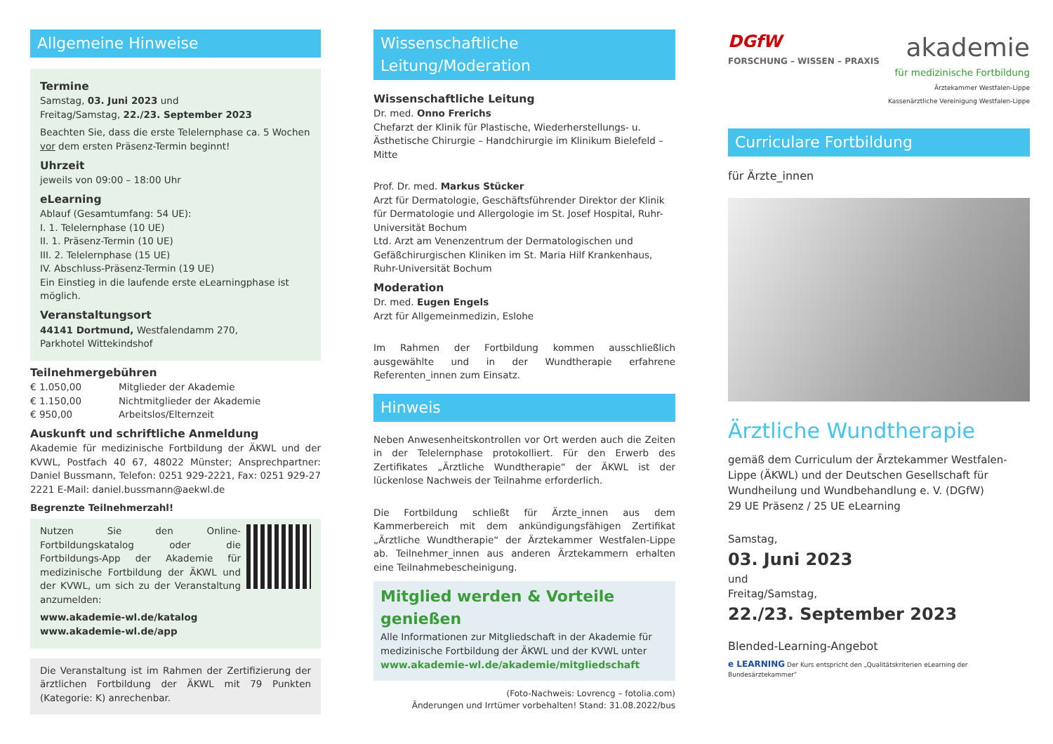Allgemeine Hinweise
Termine
Samstag, 03. Juni 2023 und
Freitag/Samstag, 22./23. September 2023
Beachten Sie, dass die erste Telelernphase ca. 5 Wochen vor dem ersten Präsenz-Termin beginnt!
Uhrzeit
jeweils von 09:00 – 18:00 Uhr
eLearning
Ablauf (Gesamtumfang: 54 UE):
I. 1. Telelernphase (10 UE)
II. 1. Präsenz-Termin (10 UE)
III. 2. Telelernphase (15 UE)
IV. Abschluss-Präsenz-Termin (19 UE)
Ein Einstieg in die laufende erste eLearningphase ist möglich.
Veranstaltungsort
44141 Dortmund, Westfalendamm 270,
Parkhotel Wittekindshof
Teilnehmergebühren
€ 1.050,00 Mitglieder der Akademie
€ 1.150,00 Nichtmitglieder der Akademie
€ 950,00 Arbeitslos/Elternzeit
Auskunft und schriftliche Anmeldung
Akademie für medizinische Fortbildung der ÄKWL und der KVWL, Postfach 40 67, 48022 Münster; Ansprechpartner: Daniel Bussmann, Telefon: 0251 929-2221, Fax: 0251 929-27 2221 E-Mail: daniel.bussmann@aekwl.de
Begrenzte Teilnehmerzahl!
Nutzen Sie den Online-Fortbildungskatalog oder die Fortbildungs-App der Akademie für medizinische Fortbildung der ÄKWL und der KVWL, um sich zu der Veranstaltung anzumelden:
www.akademie-wl.de/katalog
www.akademie-wl.de/app
Die Veranstaltung ist im Rahmen der Zertifizierung der ärztlichen Fortbildung der ÄKWL mit 79 Punkten (Kategorie: K) anrechenbar.
Wissenschaftliche Leitung/Moderation
Wissenschaftliche Leitung
Dr. med. Onno Frerichs
Chefarzt der Klinik für Plastische, Wiederherstellungs- u. Ästhetische Chirurgie – Handchirurgie im Klinikum Bielefeld – Mitte
Prof. Dr. med. Markus Stücker
Arzt für Dermatologie, Geschäftsführender Direktor der Klinik für Dermatologie und Allergologie im St. Josef Hospital, Ruhr-Universität Bochum
Ltd. Arzt am Venenzentrum der Dermatologischen und Gefäßchirurgischen Kliniken im St. Maria Hilf Krankenhaus, Ruhr-Universität Bochum
Moderation
Dr. med. Eugen Engels
Arzt für Allgemeinmedizin, Eslohe
Im Rahmen der Fortbildung kommen ausschließlich ausgewählte und in der Wundtherapie erfahrene Referenten_innen zum Einsatz.
Hinweis
Neben Anwesenheitskontrollen vor Ort werden auch die Zeiten in der Telelernphase protokolliert. Für den Erwerb des Zertifikates „Ärztliche Wundtherapie“ der ÄKWL ist der lückenlose Nachweis der Teilnahme erforderlich.
Die Fortbildung schließt für Ärzte_innen aus dem Kammerbereich mit dem ankündigungsfähigen Zertifikat „Ärztliche Wundtherapie“ der Ärztekammer Westfalen-Lippe ab. Teilnehmer_innen aus anderen Ärztekammern erhalten eine Teilnahmebescheinigung.
Mitglied werden & Vorteile genießen
Alle Informationen zur Mitgliedschaft in der Akademie für medizinische Fortbildung der ÄKWL und der KVWL unter
www.akademie-wl.de/akademie/mitgliedschaft
(Foto-Nachweis: Lovrencg – fotolia.com)
Änderungen und Irrtümer vorbehalten! Stand: 31.08.2022/bus
DGfW
FORSCHUNG – WISSEN – PRAXIS
akademie
für medizinische Fortbildung
Ärztekammer Westfalen-Lippe
Kassenärztliche Vereinigung Westfalen-Lippe
Curriculare Fortbildung
für Ärzte_innen
Ärztliche Wundtherapie
gemäß dem Curriculum der Ärztekammer Westfalen-Lippe (ÄKWL) und der Deutschen Gesellschaft für Wundheilung und Wundbehandlung e. V. (DGfW)
29 UE Präsenz / 25 UE eLearning
Samstag,
03. Juni 2023
und
Freitag/Samstag,
22./23. September 2023
Blended-Learning-Angebot
e LEARNING Der Kurs entspricht den „Qualitätskriterien eLearning der Bundesärztekammer“